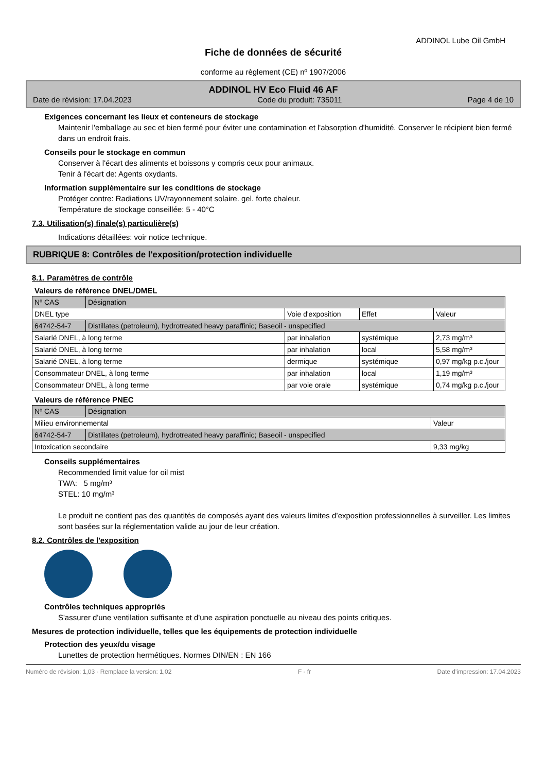ADDINOL Lube Oil GmbH
Fiche de données de sécurité
conforme au règlement (CE) nº 1907/2006
ADDINOL HV Eco Fluid 46 AF
Date de révision: 17.04.2023 Code du produit: 735011 Page 4 de 10
Exigences concernant les lieux et conteneurs de stockage
Maintenir l'emballage au sec et bien fermé pour éviter une contamination et l'absorption d'humidité. Conserver le récipient bien fermé dans un endroit frais.
Conseils pour le stockage en commun
Conserver à l'écart des aliments et boissons y compris ceux pour animaux.
Tenir à l'écart de: Agents oxydants.
Information supplémentaire sur les conditions de stockage
Protéger contre: Radiations UV/rayonnement solaire. gel. forte chaleur.
Température de stockage conseillée: 5 - 40°C
7.3. Utilisation(s) finale(s) particulière(s)
Indications détaillées: voir notice technique.
RUBRIQUE 8: Contrôles de l'exposition/protection individuelle
8.1. Paramètres de contrôle
Valeurs de référence DNEL/DMEL
| Nº CAS | Désignation | | | |
| DNEL type | | Voie d'exposition | Effet | Valeur |
| 64742-54-7 | Distillates (petroleum), hydrotreated heavy paraffinic; Baseoil - unspecified | | | |
| Salarié DNEL, à long terme | | par inhalation | systémique | 2,73 mg/m³ |
| Salarié DNEL, à long terme | | par inhalation | local | 5,58 mg/m³ |
| Salarié DNEL, à long terme | | dermique | systémique | 0,97 mg/kg p.c./jour |
| Consommateur DNEL, à long terme | | par inhalation | local | 1,19 mg/m³ |
| Consommateur DNEL, à long terme | | par voie orale | systémique | 0,74 mg/kg p.c./jour |
Valeurs de référence PNEC
| Nº CAS | Désignation | |
| Milieu environnemental | | Valeur |
| 64742-54-7 | Distillates (petroleum), hydrotreated heavy paraffinic; Baseoil - unspecified | |
| Intoxication secondaire | | 9,33 mg/kg |
Conseils supplémentaires
Recommended limit value for oil mist
TWA: 5 mg/m³
STEL: 10 mg/m³
Le produit ne contient pas des quantités de composés ayant des valeurs limites d’exposition professionnelles à surveiller. Les limites sont basées sur la réglementation valide au jour de leur création.
8.2. Contrôles de l'exposition
Contrôles techniques appropriés
S'assurer d'une ventilation suffisante et d'une aspiration ponctuelle au niveau des points critiques.
Mesures de protection individuelle, telles que les équipements de protection individuelle
Protection des yeux/du visage
Lunettes de protection hermétiques. Normes DIN/EN : EN 166
Numéro de révision: 1,03 - Remplace la version: 1,02 F - fr Date d'impression: 17.04.2023